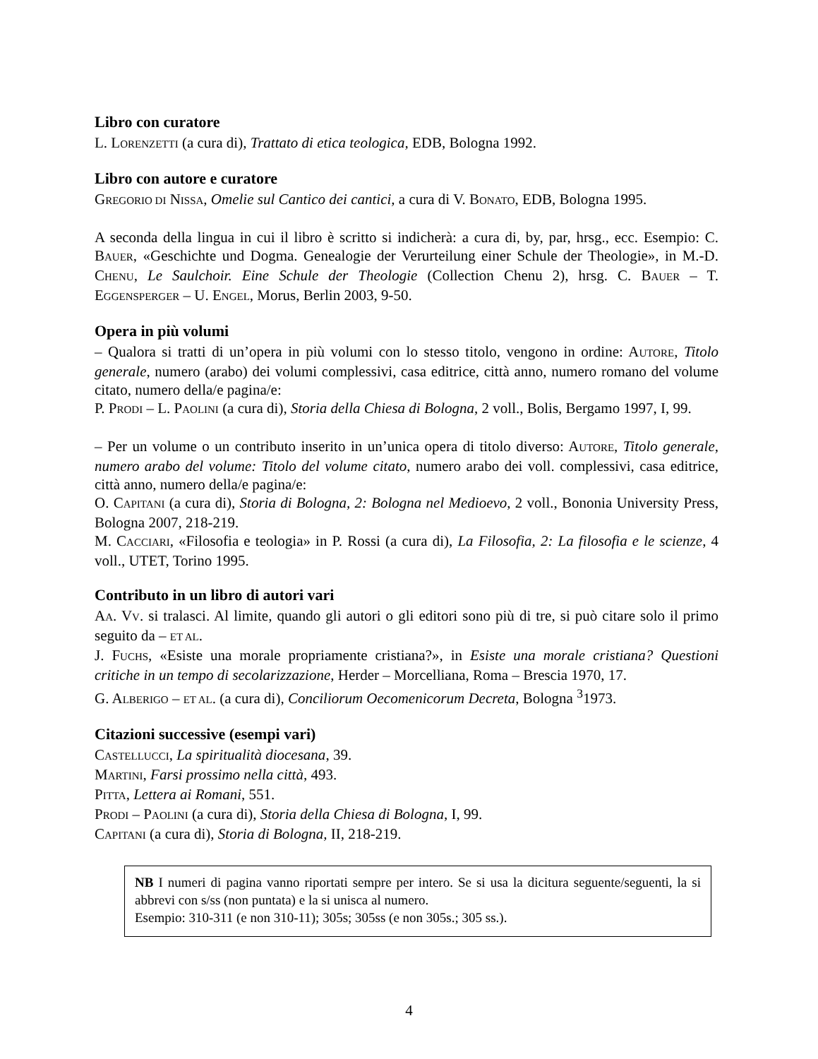Libro con curatore
L. LORENZETTI (a cura di), Trattato di etica teologica, EDB, Bologna 1992.
Libro con autore e curatore
GREGORIO DI NISSA, Omelie sul Cantico dei cantici, a cura di V. BONATO, EDB, Bologna 1995.
A seconda della lingua in cui il libro è scritto si indicherà: a cura di, by, par, hrsg., ecc. Esempio: C. BAUER, «Geschichte und Dogma. Genealogie der Verurteilung einer Schule der Theologie», in M.-D. CHENU, Le Saulchoir. Eine Schule der Theologie (Collection Chenu 2), hrsg. C. BAUER – T. EGGENSPERGER – U. ENGEL, Morus, Berlin 2003, 9-50.
Opera in più volumi
– Qualora si tratti di un’opera in più volumi con lo stesso titolo, vengono in ordine: AUTORE, Titolo generale, numero (arabo) dei volumi complessivi, casa editrice, città anno, numero romano del volume citato, numero della/e pagina/e:
P. PRODI – L. PAOLINI (a cura di), Storia della Chiesa di Bologna, 2 voll., Bolis, Bergamo 1997, I, 99.
– Per un volume o un contributo inserito in un’unica opera di titolo diverso: AUTORE, Titolo generale, numero arabo del volume: Titolo del volume citato, numero arabo dei voll. complessivi, casa editrice, città anno, numero della/e pagina/e:
O. CAPITANI (a cura di), Storia di Bologna, 2: Bologna nel Medioevo, 2 voll., Bononia University Press, Bologna 2007, 218-219.
M. CACCIARI, «Filosofia e teologia» in P. Rossi (a cura di), La Filosofia, 2: La filosofia e le scienze, 4 voll., UTET, Torino 1995.
Contributo in un libro di autori vari
AA. VV. si tralasci. Al limite, quando gli autori o gli editori sono più di tre, si può citare solo il primo seguito da – ET AL.
J. FUCHS, «Esiste una morale propriamente cristiana?», in Esiste una morale cristiana? Questioni critiche in un tempo di secolarizzazione, Herder – Morcelliana, Roma – Brescia 1970, 17.
G. ALBERIGO – ET AL. (a cura di), Conciliorum Oecomenicorum Decreta, Bologna <sup>3</sup>1973.
Citazioni successive (esempi vari)
CASTELLUCCI, La spiritualità diocesana, 39.
MARTINI, Farsi prossimo nella città, 493.
PITTA, Lettera ai Romani, 551.
PRODI – PAOLINI (a cura di), Storia della Chiesa di Bologna, I, 99.
CAPITANI (a cura di), Storia di Bologna, II, 218-219.
NB I numeri di pagina vanno riportati sempre per intero. Se si usa la dicitura seguente/seguenti, la si abbrevi con s/ss (non puntata) e la si unisca al numero.
Esempio: 310-311 (e non 310-11); 305s; 305ss (e non 305s.; 305 ss.).
4